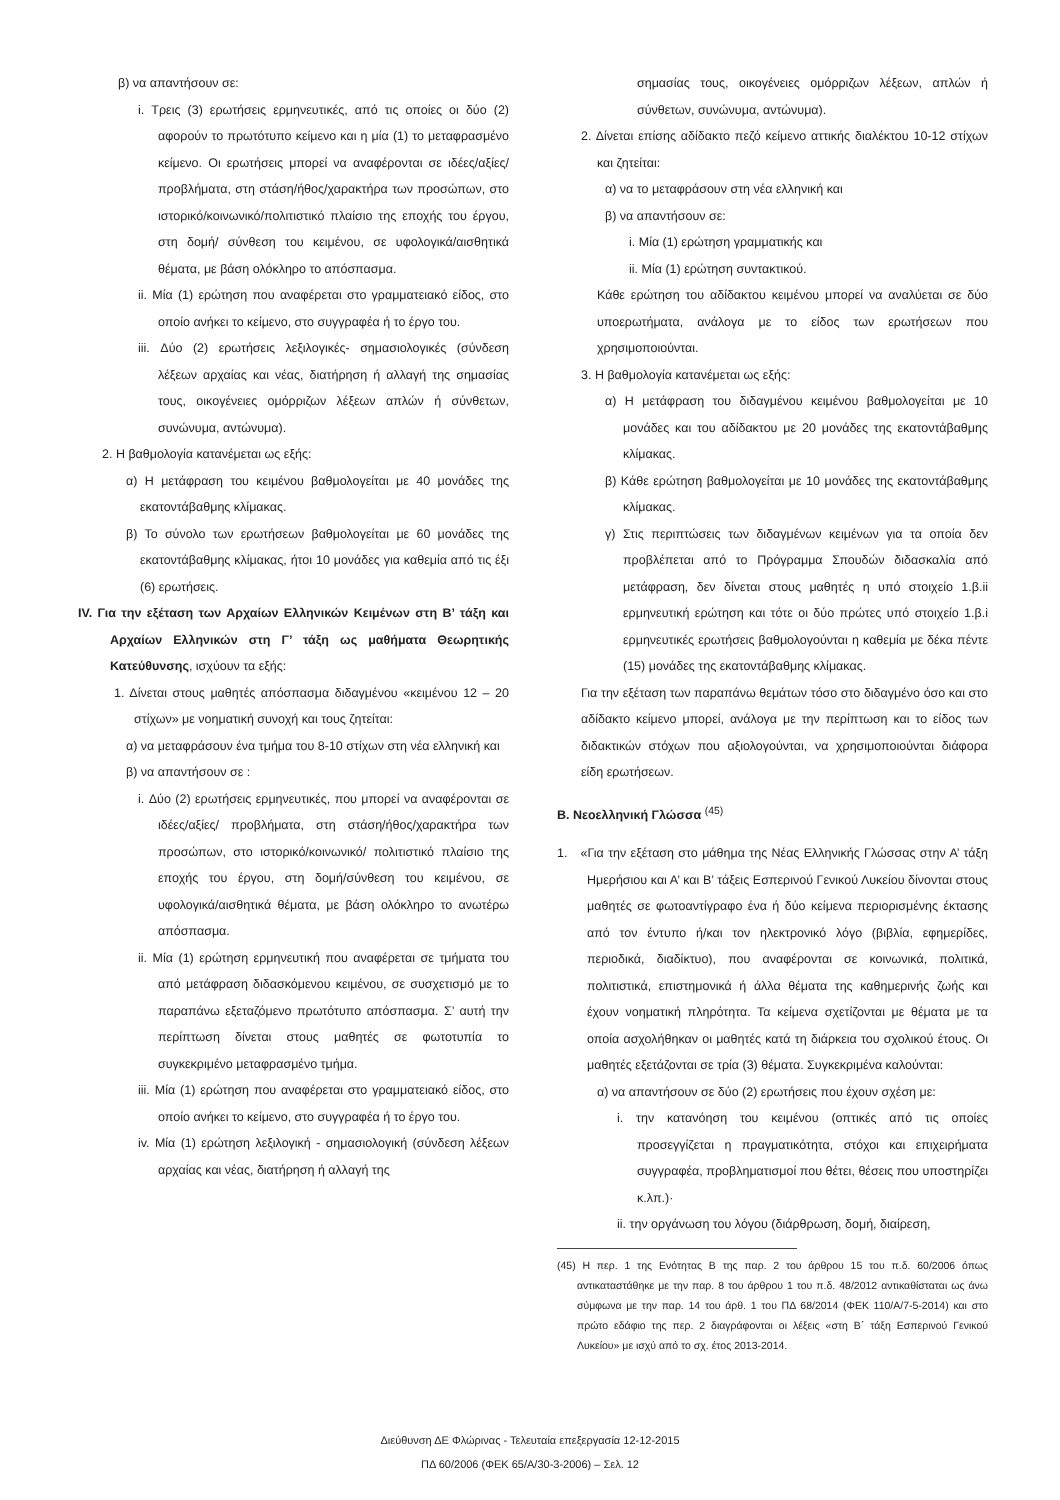β) να απαντήσουν σε:
i. Τρεις (3) ερωτήσεις ερμηνευτικές, από τις οποίες οι δύο (2) αφορούν το πρωτότυπο κείμενο και η μία (1) το μεταφρασμένο κείμενο. Οι ερωτήσεις μπορεί να αναφέρονται σε ιδέες/αξίες/ προβλήματα, στη στάση/ήθος/χαρακτήρα των προσώπων, στο ιστορικό/κοινωνικό/πολιτιστικό πλαίσιο της εποχής του έργου, στη δομή/ σύνθεση του κειμένου, σε υφολογικά/αισθητικά θέματα, με βάση ολόκληρο το απόσπασμα.
ii. Μία (1) ερώτηση που αναφέρεται στο γραμματειακό είδος, στο οποίο ανήκει το κείμενο, στο συγγραφέα ή το έργο του.
iii. Δύο (2) ερωτήσεις λεξιλογικές- σημασιολογικές (σύνδεση λέξεων αρχαίας και νέας, διατήρηση ή αλλαγή της σημασίας τους, οικογένειες ομόρριζων λέξεων απλών ή σύνθετων, συνώνυμα, αντώνυμα).
2. Η βαθμολογία κατανέμεται ως εξής:
α) Η μετάφραση του κειμένου βαθμολογείται με 40 μονάδες της εκατοντάβαθμης κλίμακας.
β) Το σύνολο των ερωτήσεων βαθμολογείται με 60 μονάδες της εκατοντάβαθμης κλίμακας, ήτοι 10 μονάδες για καθεμία από τις έξι (6) ερωτήσεις.
IV. Για την εξέταση των Αρχαίων Ελληνικών Κειμένων στη Β’ τάξη και Αρχαίων Ελληνικών στη Γ’ τάξη ως μαθήματα Θεωρητικής Κατεύθυνσης, ισχύουν τα εξής:
1. Δίνεται στους μαθητές απόσπασμα διδαγμένου «κειμένου 12 – 20 στίχων» με νοηματική συνοχή και τους ζητείται:
α) να μεταφράσουν ένα τμήμα του 8-10 στίχων στη νέα ελληνική και
β) να απαντήσουν σε :
i. Δύο (2) ερωτήσεις ερμηνευτικές, που μπορεί να αναφέρονται σε ιδέες/αξίες/ προβλήματα, στη στάση/ήθος/χαρακτήρα των προσώπων, στο ιστορικό/κοινωνικό/ πολιτιστικό πλαίσιο της εποχής του έργου, στη δομή/σύνθεση του κειμένου, σε υφολογικά/αισθητικά θέματα, με βάση ολόκληρο το ανωτέρω απόσπασμα.
ii. Μία (1) ερώτηση ερμηνευτική που αναφέρεται σε τμήματα του από μετάφραση διδασκόμενου κειμένου, σε συσχετισμό με το παραπάνω εξεταζόμενο πρωτότυπο απόσπασμα. Σ’ αυτή την περίπτωση δίνεται στους μαθητές σε φωτοτυπία το συγκεκριμένο μεταφρασμένο τμήμα.
iii. Μία (1) ερώτηση που αναφέρεται στο γραμματειακό είδος, στο οποίο ανήκει το κείμενο, στο συγγραφέα ή το έργο του.
iv. Μία (1) ερώτηση λεξιλογική - σημασιολογική (σύνδεση λέξεων αρχαίας και νέας, διατήρηση ή αλλαγή της
σημασίας τους, οικογένειες ομόρριζων λέξεων, απλών ή σύνθετων, συνώνυμα, αντώνυμα).
2. Δίνεται επίσης αδίδακτο πεζό κείμενο αττικής διαλέκτου 10-12 στίχων και ζητείται:
α) να το μεταφράσουν στη νέα ελληνική και
β) να απαντήσουν σε:
i. Μία (1) ερώτηση γραμματικής και
ii. Μία (1) ερώτηση συντακτικού.
Κάθε ερώτηση του αδίδακτου κειμένου μπορεί να αναλύεται σε δύο υποερωτήματα, ανάλογα με το είδος των ερωτήσεων που χρησιμοποιούνται.
3. Η βαθμολογία κατανέμεται ως εξής:
α) Η μετάφραση του διδαγμένου κειμένου βαθμολογείται με 10 μονάδες και του αδίδακτου με 20 μονάδες της εκατοντάβαθμης κλίμακας.
β) Κάθε ερώτηση βαθμολογείται με 10 μονάδες της εκατοντάβαθμης κλίμακας.
γ) Στις περιπτώσεις των διδαγμένων κειμένων για τα οποία δεν προβλέπεται από το Πρόγραμμα Σπουδών διδασκαλία από μετάφραση, δεν δίνεται στους μαθητές η υπό στοιχείο 1.β.ii ερμηνευτική ερώτηση και τότε οι δύο πρώτες υπό στοιχείο 1.β.i ερμηνευτικές ερωτήσεις βαθμολογούνται η καθεμία με δέκα πέντε (15) μονάδες της εκατοντάβαθμης κλίμακας.
Για την εξέταση των παραπάνω θεμάτων τόσο στο διδαγμένο όσο και στο αδίδακτο κείμενο μπορεί, ανάλογα με την περίπτωση και το είδος των διδακτικών στόχων που αξιολογούνται, να χρησιμοποιούνται διάφορα είδη ερωτήσεων.
Β. Νεοελληνική Γλώσσα <sup>(45)</sup>
1. «Για την εξέταση στο μάθημα της Νέας Ελληνικής Γλώσσας στην Α’ τάξη Ημερήσιου και Α’ και Β’ τάξεις Εσπερινού Γενικού Λυκείου δίνονται στους μαθητές σε φωτοαντίγραφο ένα ή δύο κείμενα περιορισμένης έκτασης από τον έντυπο ή/και τον ηλεκτρονικό λόγο (βιβλία, εφημερίδες, περιοδικά, διαδίκτυο), που αναφέρονται σε κοινωνικά, πολιτικά, πολιτιστικά, επιστημονικά ή άλλα θέματα της καθημερινής ζωής και έχουν νοηματική πληρότητα. Τα κείμενα σχετίζονται με θέματα με τα οποία ασχολήθηκαν οι μαθητές κατά τη διάρκεια του σχολικού έτους. Οι μαθητές εξετάζονται σε τρία (3) θέματα. Συγκεκριμένα καλούνται:
α) να απαντήσουν σε δύο (2) ερωτήσεις που έχουν σχέση με:
i. την κατανόηση του κειμένου (οπτικές από τις οποίες προσεγγίζεται η πραγματικότητα, στόχοι και επιχειρήματα συγγραφέα, προβληματισμοί που θέτει, θέσεις που υποστηρίζει κ.λπ.)·
ii. την οργάνωση του λόγου (διάρθρωση, δομή, διαίρεση,
(45) Η περ. 1 της Ενότητας Β της παρ. 2 του άρθρου 15 του π.δ. 60/2006 όπως αντικαταστάθηκε με την παρ. 8 του άρθρου 1 του π.δ. 48/2012 αντικαθίσταται ως άνω σύμφωνα με την παρ. 14 του άρθ. 1 του ΠΔ 68/2014 (ΦΕΚ 110/Α/7-5-2014) και στο πρώτο εδάφιο της περ. 2 διαγράφονται οι λέξεις «στη Β΄ τάξη Εσπερινού Γενικού Λυκείου» με ισχύ από το σχ. έτος 2013-2014.
Διεύθυνση ΔΕ Φλώρινας - Τελευταία επεξεργασία 12-12-2015
ΠΔ 60/2006 (ΦΕΚ 65/Α/30-3-2006) – Σελ. 12